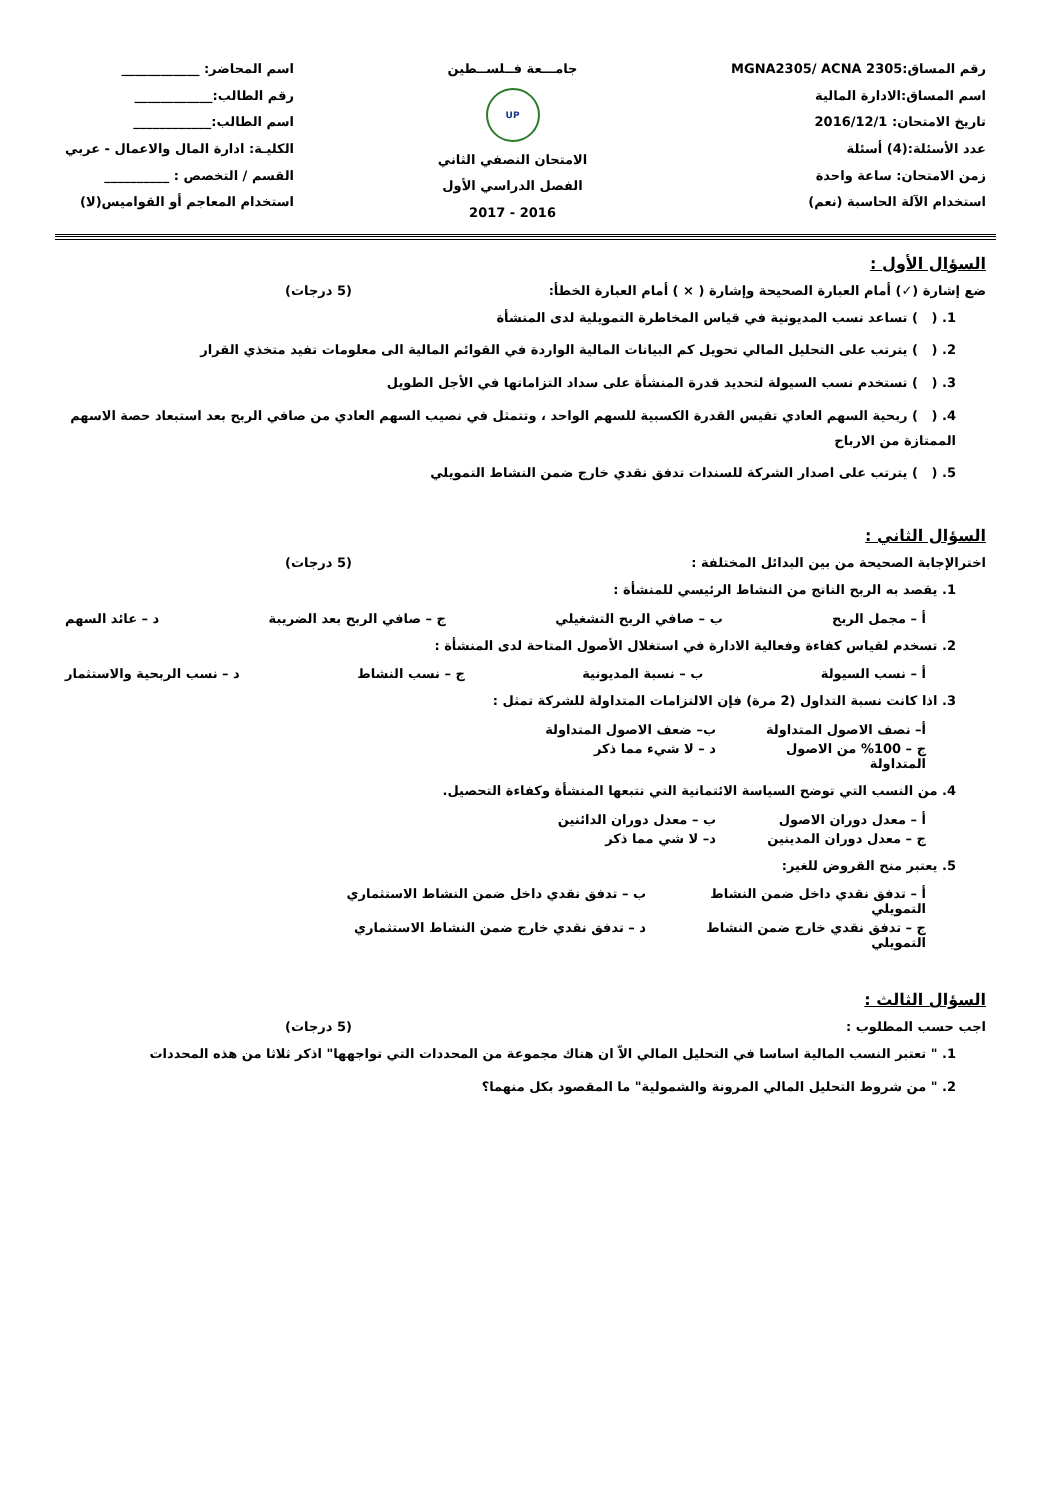رقم المساق:MGNA2305/ ACNA 2305
اسم المساق:الادارة المالية
تاريخ الامتحان: 2016/12/1
عدد الأسئلة:(4) أسئلة
زمن الامتحان: ساعة واحدة
استخدام الآلة الحاسبة (نعم)
جامـــعة فــلســطين
UP
الامتحان النصفي الثاني
الفصل الدراسي الأول
2016 - 2017
اسم المحاضر: ____________
رقم الطالب:____________
اسم الطالب:____________
الكليـة: ادارة المال والاعمال - عربي
القسم / التخصص : __________
استخدام المعاجم أو القواميس(لا)
السؤال الأول :
ضع إشارة (✓) أمام العبارة الصحيحة وإشارة ( × ) أمام العبارة الخطأ: (5 درجات)
1. ( ) تساعد نسب المديونية في قياس المخاطرة التمويلية لدى المنشأة
2. ( ) يترتب على التحليل المالي تحويل كم البيانات المالية الواردة في القوائم المالية الى معلومات تفيد متخذي القرار
3. ( ) تستخدم نسب السيولة لتحديد قدرة المنشأة على سداد التزاماتها في الأجل الطويل
4. ( ) ربحية السهم العادي تقيس القدرة الكسبية للسهم الواحد ، وتتمثل في نصيب السهم العادي من صافي الربح بعد استبعاد حصة الاسهم الممتازة من الارباح
5. ( ) يترتب على اصدار الشركة للسندات تدفق نقدي خارج ضمن النشاط التمويلي
السؤال الثاني :
اخترالإجابة الصحيحة من بين البدائل المختلفة : (5 درجات)
1. يقصد به الربح الناتج من النشاط الرئيسي للمنشأة :
أ – مجمل الربح ب – صافي الربح التشغيلي ج – صافي الربح بعد الضريبة د – عائد السهم
2. تسخدم لقياس كفاءة وفعالية الادارة في استغلال الأصول المتاحة لدى المنشأة :
أ – نسب السيولة ب – نسبة المديونية ج – نسب النشاط د – نسب الربحية والاستثمار
3. اذا كانت نسبة التداول (2 مرة) فإن الالتزامات المتداولة للشركة تمثل :
أ– نصف الاصول المتداولة ب– ضعف الاصول المتداولة ج – 100% من الاصول المتداولة د – لا شيء مما ذكر
4. من النسب التي توضح السياسة الائتمانية التي تتبعها المنشأة وكفاءة التحصيل.
أ – معدل دوران الاصول ب – معدل دوران الدائنين ج – معدل دوران المدينين د– لا شي مما ذكر
5. يعتبر منح القروض للغير:
أ – تدفق نقدي داخل ضمن النشاط التمويلي ب – تدفق نقدي داخل ضمن النشاط الاستثماري ج – تدفق نقدي خارج ضمن النشاط التمويلي د – تدفق نقدي خارج ضمن النشاط الاستثماري
السؤال الثالث :
اجب حسب المطلوب : (5 درجات)
1. " تعتبر النسب المالية اساسا في التحليل المالي الاّ ان هناك مجموعة من المحددات التي تواجهها" اذكر ثلاثا من هذه المحددات
2. " من شروط التحليل المالي المرونة والشمولية" ما المقصود بكل منهما؟